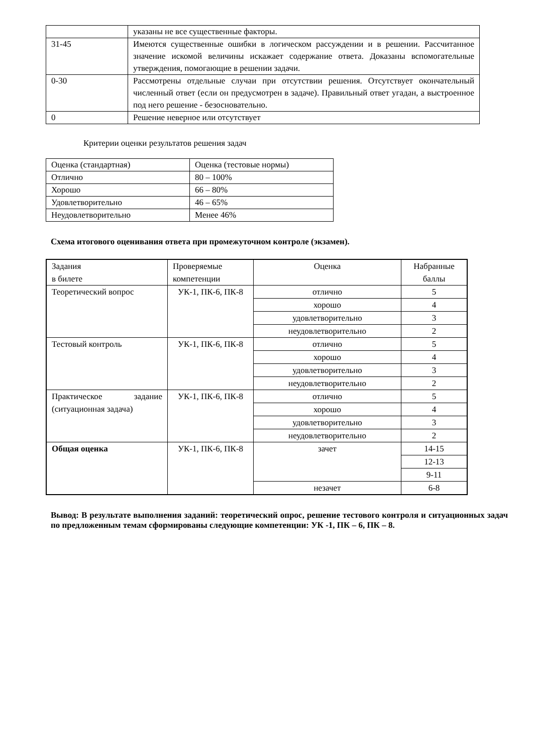| | указаны не все существенные факторы. |
| 31-45 | Имеются существенные ошибки в логическом рассуждении и в решении. Рассчитанное значение искомой величины искажает содержание ответа. Доказаны вспомогательные утверждения, помогающие в решении задачи. |
| 0-30 | Рассмотрены отдельные случаи при отсутствии решения. Отсутствует окончательный численный ответ (если он предусмотрен в задаче). Правильный ответ угадан, а выстроенное под него решение - безосновательно. |
| 0 | Решение неверное или отсутствует |
Критерии оценки результатов решения задач
| Оценка (стандартная) | Оценка (тестовые нормы) |
| Отлично | 80 – 100% |
| Хорошо | 66 – 80% |
| Удовлетворительно | 46 – 65% |
| Неудовлетворительно | Менее 46% |
Схема итогового оценивания ответа при промежуточном контроле (экзамен).
| Задания в билете | Проверяемые компетенции | Оценка | Набранные баллы |
| --- | --- | --- | --- |
| Теоретический вопрос | УК-1, ПК-6, ПК-8 | отлично | 5 |
| | | хорошо | 4 |
| | | удовлетворительно | 3 |
| | | неудовлетворительно | 2 |
| Тестовый контроль | УК-1, ПК-6, ПК-8 | отлично | 5 |
| | | хорошо | 4 |
| | | удовлетворительно | 3 |
| | | неудовлетворительно | 2 |
| Практическое задание (ситуационная задача) | УК-1, ПК-6, ПК-8 | отлично | 5 |
| | | хорошо | 4 |
| | | удовлетворительно | 3 |
| | | неудовлетворительно | 2 |
| Общая оценка | УК-1, ПК-6, ПК-8 | зачет | 14-15 |
| | | | 12-13 |
| | | | 9-11 |
| | | незачет | 6-8 |
Вывод: В результате выполнения заданий: теоретический опрос, решение тестового контроля и ситуационных задач по предложенным темам сформированы следующие компетенции: УК -1, ПК – 6, ПК – 8.